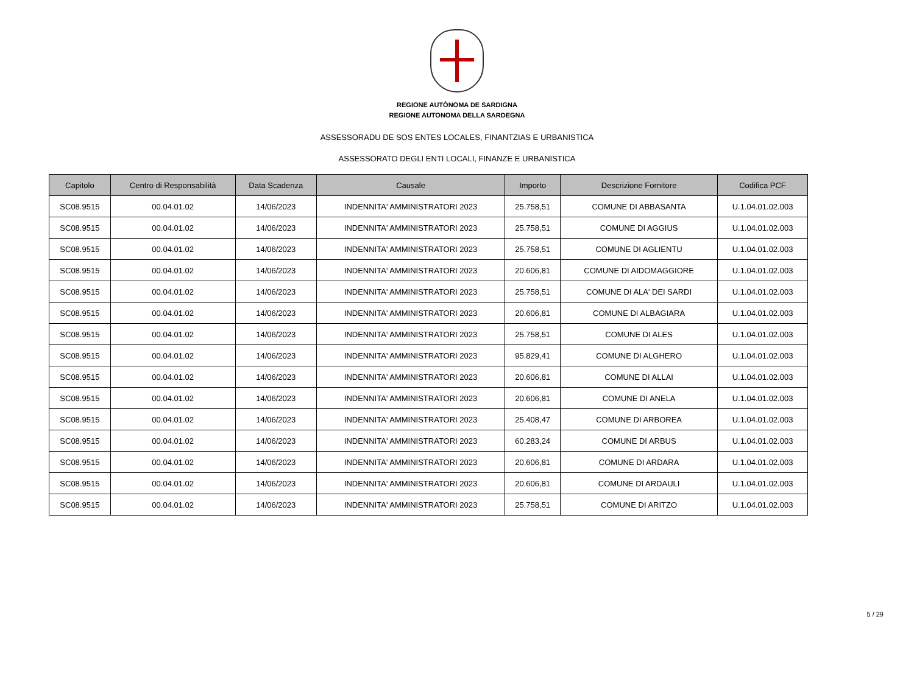REGIONE AUTÒNOMA DE SARDIGNA
REGIONE AUTONOMA DELLA SARDEGNA
ASSESSORADU DE SOS ENTES LOCALES, FINANTZIAS E URBANISTICA
ASSESSORATO DEGLI ENTI LOCALI, FINANZE E URBANISTICA
| Capitolo | Centro di Responsabilità | Data Scadenza | Causale | Importo | Descrizione Fornitore | Codifica PCF |
| --- | --- | --- | --- | --- | --- | --- |
| SC08.9515 | 00.04.01.02 | 14/06/2023 | INDENNITA' AMMINISTRATORI 2023 | 25.758,51 | COMUNE DI ABBASANTA | U.1.04.01.02.003 |
| SC08.9515 | 00.04.01.02 | 14/06/2023 | INDENNITA' AMMINISTRATORI 2023 | 25.758,51 | COMUNE DI AGGIUS | U.1.04.01.02.003 |
| SC08.9515 | 00.04.01.02 | 14/06/2023 | INDENNITA' AMMINISTRATORI 2023 | 25.758,51 | COMUNE DI AGLIENTU | U.1.04.01.02.003 |
| SC08.9515 | 00.04.01.02 | 14/06/2023 | INDENNITA' AMMINISTRATORI 2023 | 20.606,81 | COMUNE DI AIDOMAGGIORE | U.1.04.01.02.003 |
| SC08.9515 | 00.04.01.02 | 14/06/2023 | INDENNITA' AMMINISTRATORI 2023 | 25.758,51 | COMUNE DI ALA' DEI SARDI | U.1.04.01.02.003 |
| SC08.9515 | 00.04.01.02 | 14/06/2023 | INDENNITA' AMMINISTRATORI 2023 | 20.606,81 | COMUNE DI ALBAGIARA | U.1.04.01.02.003 |
| SC08.9515 | 00.04.01.02 | 14/06/2023 | INDENNITA' AMMINISTRATORI 2023 | 25.758,51 | COMUNE DI ALES | U.1.04.01.02.003 |
| SC08.9515 | 00.04.01.02 | 14/06/2023 | INDENNITA' AMMINISTRATORI 2023 | 95.829,41 | COMUNE DI ALGHERO | U.1.04.01.02.003 |
| SC08.9515 | 00.04.01.02 | 14/06/2023 | INDENNITA' AMMINISTRATORI 2023 | 20.606,81 | COMUNE DI ALLAI | U.1.04.01.02.003 |
| SC08.9515 | 00.04.01.02 | 14/06/2023 | INDENNITA' AMMINISTRATORI 2023 | 20.606,81 | COMUNE DI ANELA | U.1.04.01.02.003 |
| SC08.9515 | 00.04.01.02 | 14/06/2023 | INDENNITA' AMMINISTRATORI 2023 | 25.408,47 | COMUNE DI ARBOREA | U.1.04.01.02.003 |
| SC08.9515 | 00.04.01.02 | 14/06/2023 | INDENNITA' AMMINISTRATORI 2023 | 60.283,24 | COMUNE DI ARBUS | U.1.04.01.02.003 |
| SC08.9515 | 00.04.01.02 | 14/06/2023 | INDENNITA' AMMINISTRATORI 2023 | 20.606,81 | COMUNE DI ARDARA | U.1.04.01.02.003 |
| SC08.9515 | 00.04.01.02 | 14/06/2023 | INDENNITA' AMMINISTRATORI 2023 | 20.606,81 | COMUNE DI ARDAULI | U.1.04.01.02.003 |
| SC08.9515 | 00.04.01.02 | 14/06/2023 | INDENNITA' AMMINISTRATORI 2023 | 25.758,51 | COMUNE DI ARITZO | U.1.04.01.02.003 |
5 / 29